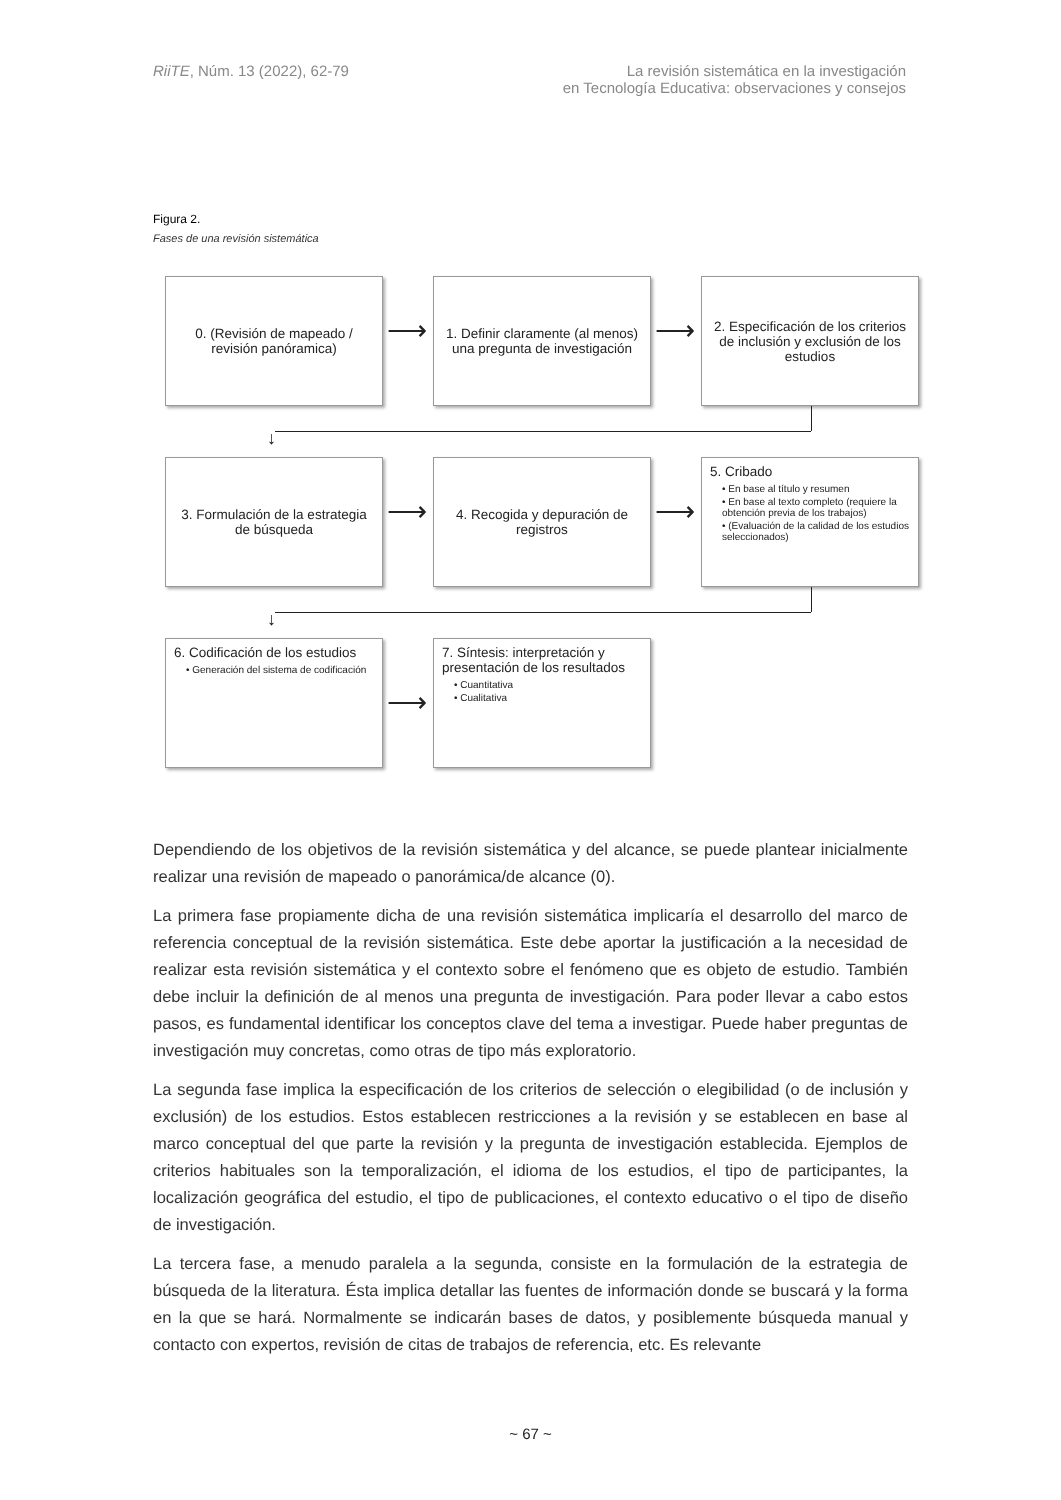RiiTE, Núm. 13 (2022), 62-79 La revisión sistemática en la investigación
en Tecnología Educativa: observaciones y consejos
Figura 2.
Fases de una revisión sistemática
0. (Revisión de mapeado / revisión panóramica)
1. Definir claramente (al menos) una pregunta de investigación
2. Especificación de los criterios de inclusión y exclusión de los estudios
⟶ ⟶
↓
3. Formulación de la estrategia de búsqueda
4. Recogida y depuración de registros
5. Cribado
• En base al título y resumen
• En base al texto completo (requiere la obtención previa de los trabajos)
• (Evaluación de la calidad de los estudios seleccionados)
⟶ ⟶
↓
6. Codificación de los estudios
• Generación del sistema de codificación
7. Síntesis: interpretación y presentación de los resultados
• Cuantitativa
• Cualitativa
⟶
Dependiendo de los objetivos de la revisión sistemática y del alcance, se puede plantear inicialmente realizar una revisión de mapeado o panorámica/de alcance (0).
La primera fase propiamente dicha de una revisión sistemática implicaría el desarrollo del marco de referencia conceptual de la revisión sistemática. Este debe aportar la justificación a la necesidad de realizar esta revisión sistemática y el contexto sobre el fenómeno que es objeto de estudio. También debe incluir la definición de al menos una pregunta de investigación. Para poder llevar a cabo estos pasos, es fundamental identificar los conceptos clave del tema a investigar. Puede haber preguntas de investigación muy concretas, como otras de tipo más exploratorio.
La segunda fase implica la especificación de los criterios de selección o elegibilidad (o de inclusión y exclusión) de los estudios. Estos establecen restricciones a la revisión y se establecen en base al marco conceptual del que parte la revisión y la pregunta de investigación establecida. Ejemplos de criterios habituales son la temporalización, el idioma de los estudios, el tipo de participantes, la localización geográfica del estudio, el tipo de publicaciones, el contexto educativo o el tipo de diseño de investigación.
La tercera fase, a menudo paralela a la segunda, consiste en la formulación de la estrategia de búsqueda de la literatura. Ésta implica detallar las fuentes de información donde se buscará y la forma en la que se hará. Normalmente se indicarán bases de datos, y posiblemente búsqueda manual y contacto con expertos, revisión de citas de trabajos de referencia, etc. Es relevante
~ 67 ~